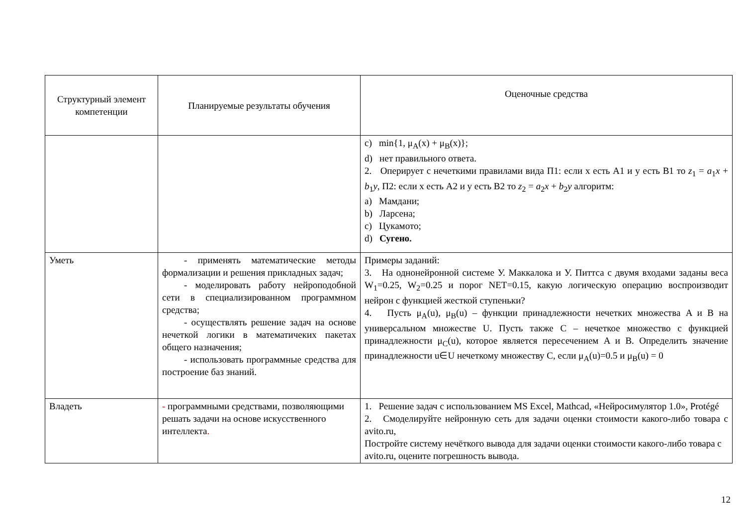| Структурный элемент компетенции | Планируемые результаты обучения | Оценочные средства |
| --- | --- | --- |
| | | c) min{1, μ<sub>A</sub>(x) + μ<sub>B</sub>(x)}; d) нет правильного ответа. 2. Оперирует с нечеткими правилами вида П1: если x есть A1 и y есть B1 то z<sub>1</sub> = a<sub>1</sub> x + b<sub>1</sub> y , П2: если x есть A2 и y есть B2 то z<sub>2</sub> = a<sub>2</sub> x + b<sub>2</sub> y алгоритм: a) Мамдани; b) Ларсена; c) Цукамото; d) Сугено. |
| Уметь | - применять математические методы формализации и решения прикладных задач; - моделировать работу нейроподобной сети в специализированном программном средства; - осуществлять решение задач на основе нечеткой логики в математичеких пакетах общего назначения; - использовать программные средства для построение баз знаний. | Примеры заданий: 3. На однонейронной системе У. Маккалока и У. Питтса с двумя входами заданы веса W<sub>1</sub>=0.25, W<sub>2</sub>=0.25 и порог NET=0.15, какую логическую операцию воспроизводит нейрон с функцией жесткой ступеньки? 4. Пусть μ<sub>A</sub>(u), μ<sub>B</sub>(u) – функции принадлежности нечетких множества A и B на универсальном множестве U. Пусть также C – нечеткое множество с функцией принадлежности μ<sub>C</sub>(u), которое является пересечением A и B. Определить значение принадлежности u∈U нечеткому множеству C, если μ<sub>A</sub>(u)=0.5 и μ<sub>B</sub>(u) = 0 |
| Владеть | - программными средствами, позволяющими решать задачи на основе искусственного интеллекта . | 1. Решение задач с использованием MS Excel, Mathcad, «Нейросимулятор 1.0», Protégé 2. Смоделируйте нейронную сеть для задачи оценки стоимости какого-либо товара с avito.ru, Постройте систему нечёткого вывода для задачи оценки стоимости какого-либо товара с avito.ru, оцените погрешность вывода. |
12